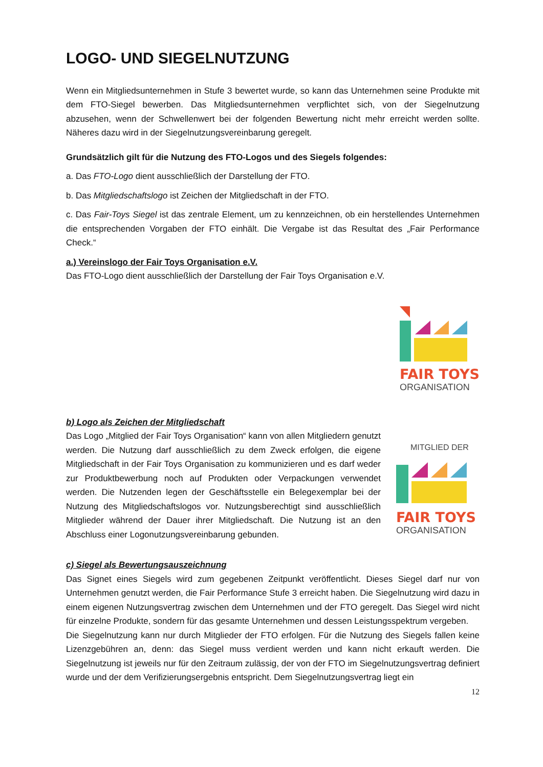LOGO- UND SIEGELNUTZUNG
Wenn ein Mitgliedsunternehmen in Stufe 3 bewertet wurde, so kann das Unternehmen seine Produkte mit dem FTO-Siegel bewerben. Das Mitgliedsunternehmen verpflichtet sich, von der Siegelnutzung abzusehen, wenn der Schwellenwert bei der folgenden Bewertung nicht mehr erreicht werden sollte. Näheres dazu wird in der Siegelnutzungsvereinbarung geregelt.
Grundsätzlich gilt für die Nutzung des FTO-Logos und des Siegels folgendes:
a. Das FTO-Logo dient ausschließlich der Darstellung der FTO.
b. Das Mitgliedschaftslogo ist Zeichen der Mitgliedschaft in der FTO.
c. Das Fair-Toys Siegel ist das zentrale Element, um zu kennzeichnen, ob ein herstellendes Unternehmen die entsprechenden Vorgaben der FTO einhält. Die Vergabe ist das Resultat des „Fair Performance Check.“
a.) Vereinslogo der Fair Toys Organisation e.V.
Das FTO-Logo dient ausschließlich der Darstellung der Fair Toys Organisation e.V.
FAIR TOYS
ORGANISATION
b) Logo als Zeichen der Mitgliedschaft
Das Logo „Mitglied der Fair Toys Organisation“ kann von allen Mitgliedern genutzt werden. Die Nutzung darf ausschließlich zu dem Zweck erfolgen, die eigene Mitgliedschaft in der Fair Toys Organisation zu kommunizieren und es darf weder zur Produktbewerbung noch auf Produkten oder Verpackungen verwendet werden. Die Nutzenden legen der Geschäftsstelle ein Belegexemplar bei der Nutzung des Mitgliedschaftslogos vor. Nutzungsberechtigt sind ausschließlich Mitglieder während der Dauer ihrer Mitgliedschaft. Die Nutzung ist an den Abschluss einer Logonutzungsvereinbarung gebunden.
MITGLIED DER
FAIR TOYS
ORGANISATION
c) Siegel als Bewertungsauszeichnung
Das Signet eines Siegels wird zum gegebenen Zeitpunkt veröffentlicht. Dieses Siegel darf nur von Unternehmen genutzt werden, die Fair Performance Stufe 3 erreicht haben. Die Siegelnutzung wird dazu in einem eigenen Nutzungsvertrag zwischen dem Unternehmen und der FTO geregelt. Das Siegel wird nicht für einzelne Produkte, sondern für das gesamte Unternehmen und dessen Leistungsspektrum vergeben.
Die Siegelnutzung kann nur durch Mitglieder der FTO erfolgen. Für die Nutzung des Siegels fallen keine Lizenzgebühren an, denn: das Siegel muss verdient werden und kann nicht erkauft werden. Die Siegelnutzung ist jeweils nur für den Zeitraum zulässig, der von der FTO im Siegelnutzungsvertrag definiert wurde und der dem Verifizierungsergebnis entspricht. Dem Siegelnutzungsvertrag liegt ein
12